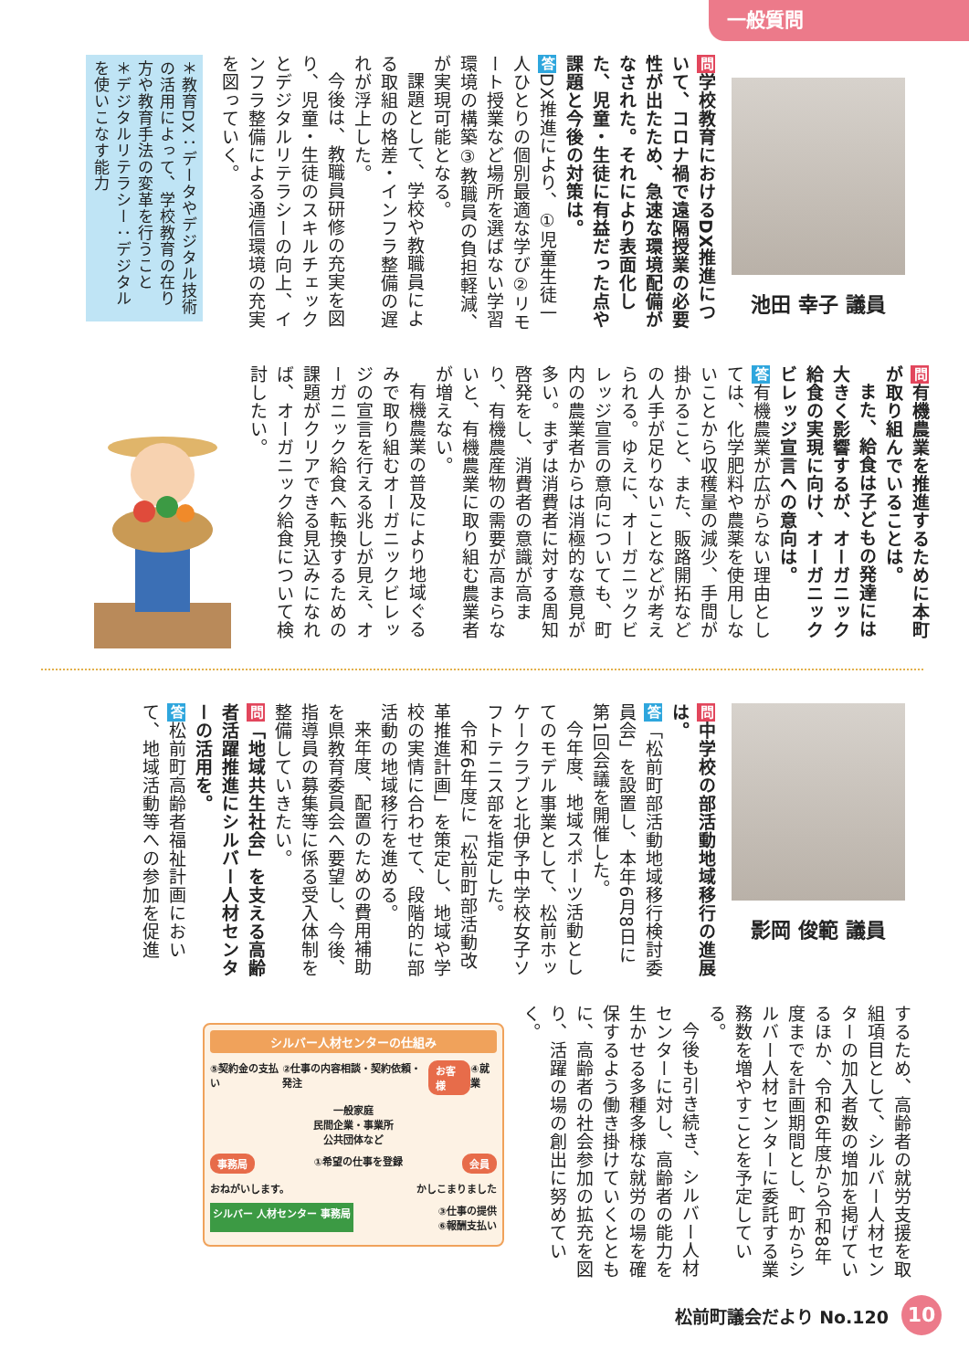一般質問
池田 幸子 議員
問学校教育におけるDX推進について、コロナ禍で遠隔授業の必要性が出たため、急速な環境配備がなされた。それにより表面化した、児童・生徒に有益だった点や課題と今後の対策は。
答DX推進により、①児童生徒一人ひとりの個別最適な学び②リモート授業など場所を選ばない学習環境の構築③教職員の負担軽減、が実現可能となる。
課題として、学校や教職員による取組の格差・インフラ整備の遅れが浮上した。
今後は、教職員研修の充実を図り、児童・生徒のスキルチェックとデジタルリテラシーの向上、インフラ整備による通信環境の充実を図っていく。
＊教育DX：データやデジタル技術の活用によって、学校教育の在り方や教育手法の変革を行うこと
＊デジタルリテラシー：デジタルを使いこなす能力
問有機農業を推進するために本町が取り組んでいることは。
また、給食は子どもの発達には大きく影響するが、オーガニック給食の実現に向け、オーガニックビレッジ宣言への意向は。
答有機農業が広がらない理由としては、化学肥料や農薬を使用しないことから収穫量の減少、手間が掛かること、また、販路開拓などの人手が足りないことなどが考えられる。ゆえに、オーガニックビレッジ宣言の意向についても、町内の農業者からは消極的な意見が多い。まずは消費者に対する周知啓発をし、消費者の意識が高まり、有機農産物の需要が高まらないと、有機農業に取り組む農業者が増えない。
有機農業の普及により地域ぐるみで取り組むオーガニックビレッジの宣言を行える兆しが見え、オーガニック給食へ転換するための課題がクリアできる見込みになれば、オーガニック給食について検討したい。
影岡 俊範 議員
問中学校の部活動地域移行の進展は。
答「松前町部活動地域移行検討委員会」を設置し、本年6月8日に第1回会議を開催した。
今年度、地域スポーツ活動としてのモデル事業として、松前ホッケークラブと北伊予中学校女子ソフトテニス部を指定した。
令和6年度に「松前町部活動改革推進計画」を策定し、地域や学校の実情に合わせて、段階的に部活動の地域移行を進める。
来年度、配置のための費用補助を県教育委員会へ要望し、今後、指導員の募集等に係る受入体制を整備していきたい。
問「地域共生社会」を支える高齢者活躍推進にシルバー人材センターの活用を。
答松前町高齢者福祉計画において、地域活動等への参加を促進
するため、高齢者の就労支援を取組項目として、シルバー人材センターの加入者数の増加を掲げているほか、令和6年度から令和8年度までを計画期間とし、町からシルバー人材センターに委託する業務数を増やすことを予定している。
今後も引き続き、シルバー人材センターに対し、高齢者の能力を生かせる多種多様な就労の場を確保するよう働き掛けていくとともに、高齢者の社会参加の拡充を図り、活躍の場の創出に努めていく。
シルバー人材センターの仕組み
⑤契約金の支払い ②仕事の内容相談・契約依頼・発注 お客様 ④就業
一般家庭
民間企業・事業所
公共団体など
事務局 ①希望の仕事を登録 会員
おねがいします。 かしこまりました
シルバー 人材センター 事務局 ③仕事の提供
⑥報酬支払い
松前町議会だより No.120 10